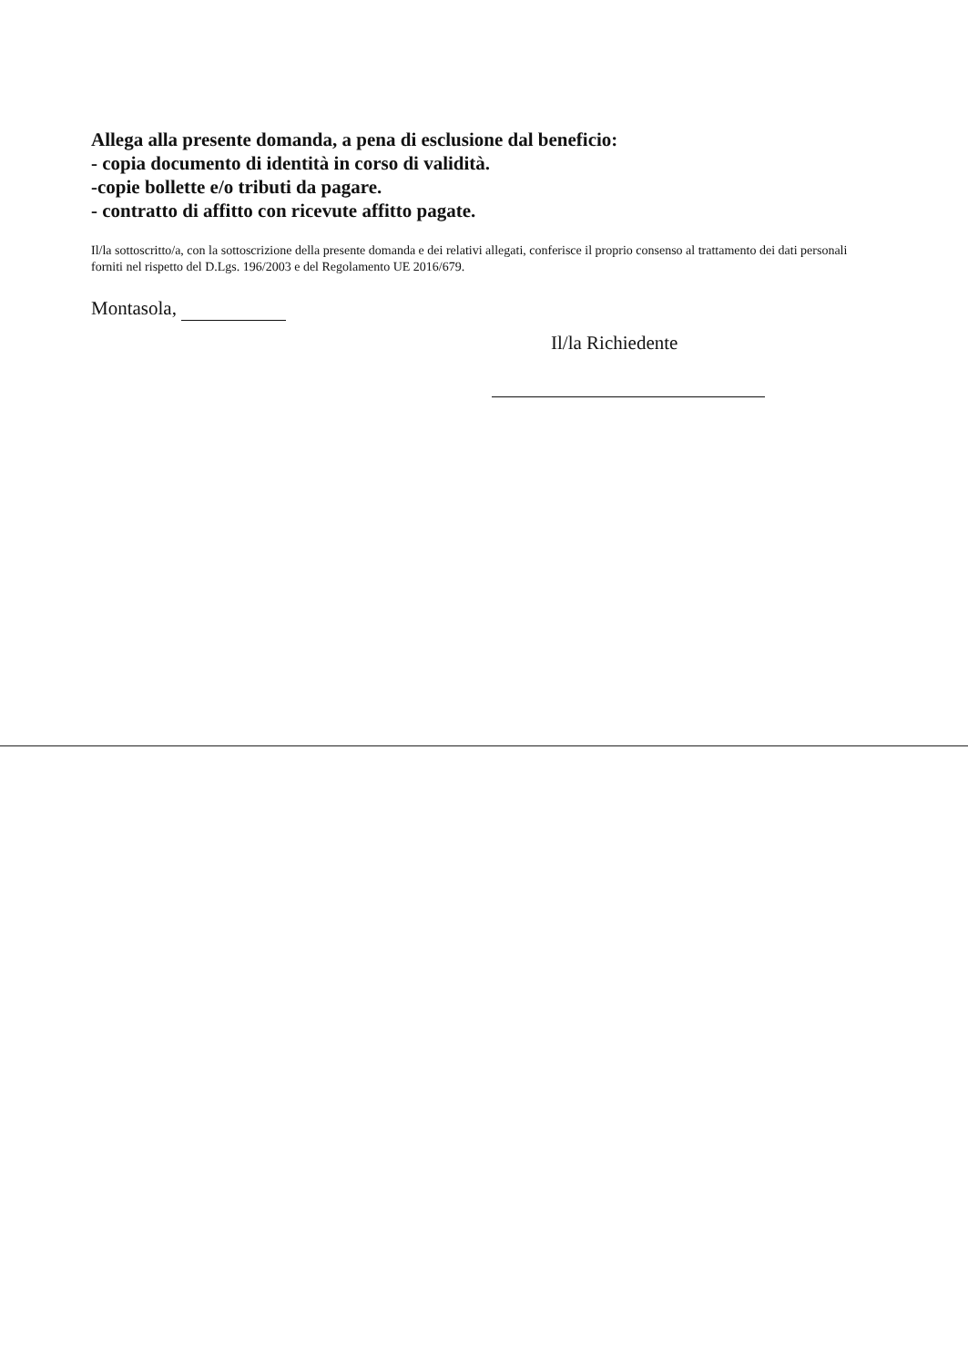Allega alla presente domanda, a pena di esclusione dal beneficio:
- copia documento di identità in corso di validità.
-copie bollette e/o tributi da pagare.
- contratto di affitto con ricevute affitto pagate.
Il/la sottoscritto/a, con la sottoscrizione della presente domanda e dei relativi allegati, conferisce il proprio consenso al trattamento dei dati personali forniti nel rispetto del D.Lgs. 196/2003 e del Regolamento UE 2016/679.
Montasola,
Il/la Richiedente